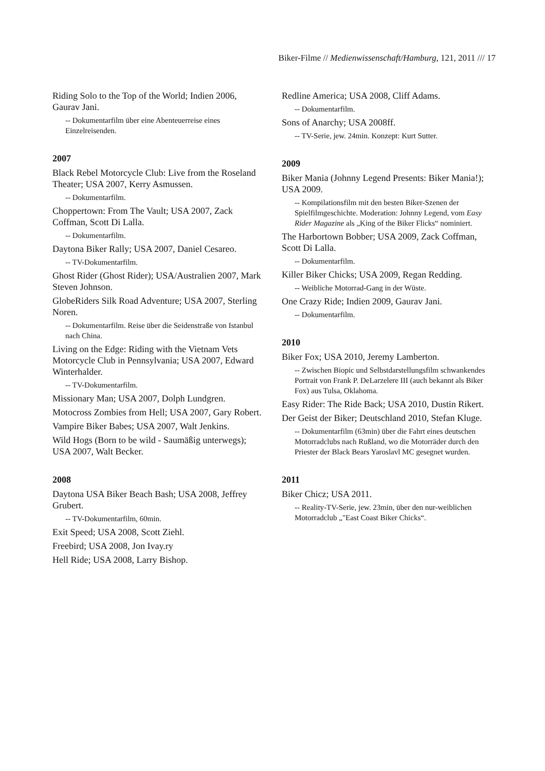Biker-Filme // Medienwissenschaft/Hamburg, 121, 2011 /// 17
Riding Solo to the Top of the World; Indien 2006, Gaurav Jani.
-- Dokumentarfilm über eine Abenteuerreise eines Einzelreisenden.
2007
Black Rebel Motorcycle Club: Live from the Roseland Theater; USA 2007, Kerry Asmussen.
-- Dokumentarfilm.
Choppertown: From The Vault; USA 2007, Zack Coffman, Scott Di Lalla.
-- Dokumentarfilm.
Daytona Biker Rally; USA 2007, Daniel Cesareo.
-- TV-Dokumentarfilm.
Ghost Rider (Ghost Rider); USA/Australien 2007, Mark Steven Johnson.
GlobeRiders Silk Road Adventure; USA 2007, Sterling Noren.
-- Dokumentarfilm. Reise über die Seidenstraße von Istanbul nach China.
Living on the Edge: Riding with the Vietnam Vets Motorcycle Club in Pennsylvania; USA 2007, Edward Winterhalder.
-- TV-Dokumentarfilm.
Missionary Man; USA 2007, Dolph Lundgren.
Motocross Zombies from Hell; USA 2007, Gary Robert.
Vampire Biker Babes; USA 2007, Walt Jenkins.
Wild Hogs (Born to be wild - Saumäßig unterwegs); USA 2007, Walt Becker.
2008
Daytona USA Biker Beach Bash; USA 2008, Jeffrey Grubert.
-- TV-Dokumentarfilm, 60min.
Exit Speed; USA 2008, Scott Ziehl.
Freebird; USA 2008, Jon Ivay.ry
Hell Ride; USA 2008, Larry Bishop.
Redline America; USA 2008, Cliff Adams.
-- Dokumentarfilm.
Sons of Anarchy; USA 2008ff.
-- TV-Serie, jew. 24min. Konzept: Kurt Sutter.
2009
Biker Mania (Johnny Legend Presents: Biker Mania!); USA 2009.
-- Kompilationsfilm mit den besten Biker-Szenen der Spielfilmgeschichte. Moderation: Johnny Legend, vom Easy Rider Magazine als „King of the Biker Flicks“ nominiert.
The Harbortown Bobber; USA 2009, Zack Coffman, Scott Di Lalla.
-- Dokumentarfilm.
Killer Biker Chicks; USA 2009, Regan Redding.
-- Weibliche Motorrad-Gang in der Wüste.
One Crazy Ride; Indien 2009, Gaurav Jani.
-- Dokumentarfilm.
2010
Biker Fox; USA 2010, Jeremy Lamberton.
-- Zwischen Biopic und Selbstdarstellungsfilm schwankendes Portrait von Frank P. DeLarzelere III (auch bekannt als Biker Fox) aus Tulsa, Oklahoma.
Easy Rider: The Ride Back; USA 2010, Dustin Rikert.
Der Geist der Biker; Deutschland 2010, Stefan Kluge.
-- Dokumentarfilm (63min) über die Fahrt eines deutschen Motorradclubs nach Rußland, wo die Motorräder durch den Priester der Black Bears Yaroslavl MC gesegnet wurden.
2011
Biker Chicz; USA 2011.
-- Reality-TV-Serie, jew. 23min, über den nur-weiblichen Motorradclub „"East Coast Biker Chicks“.